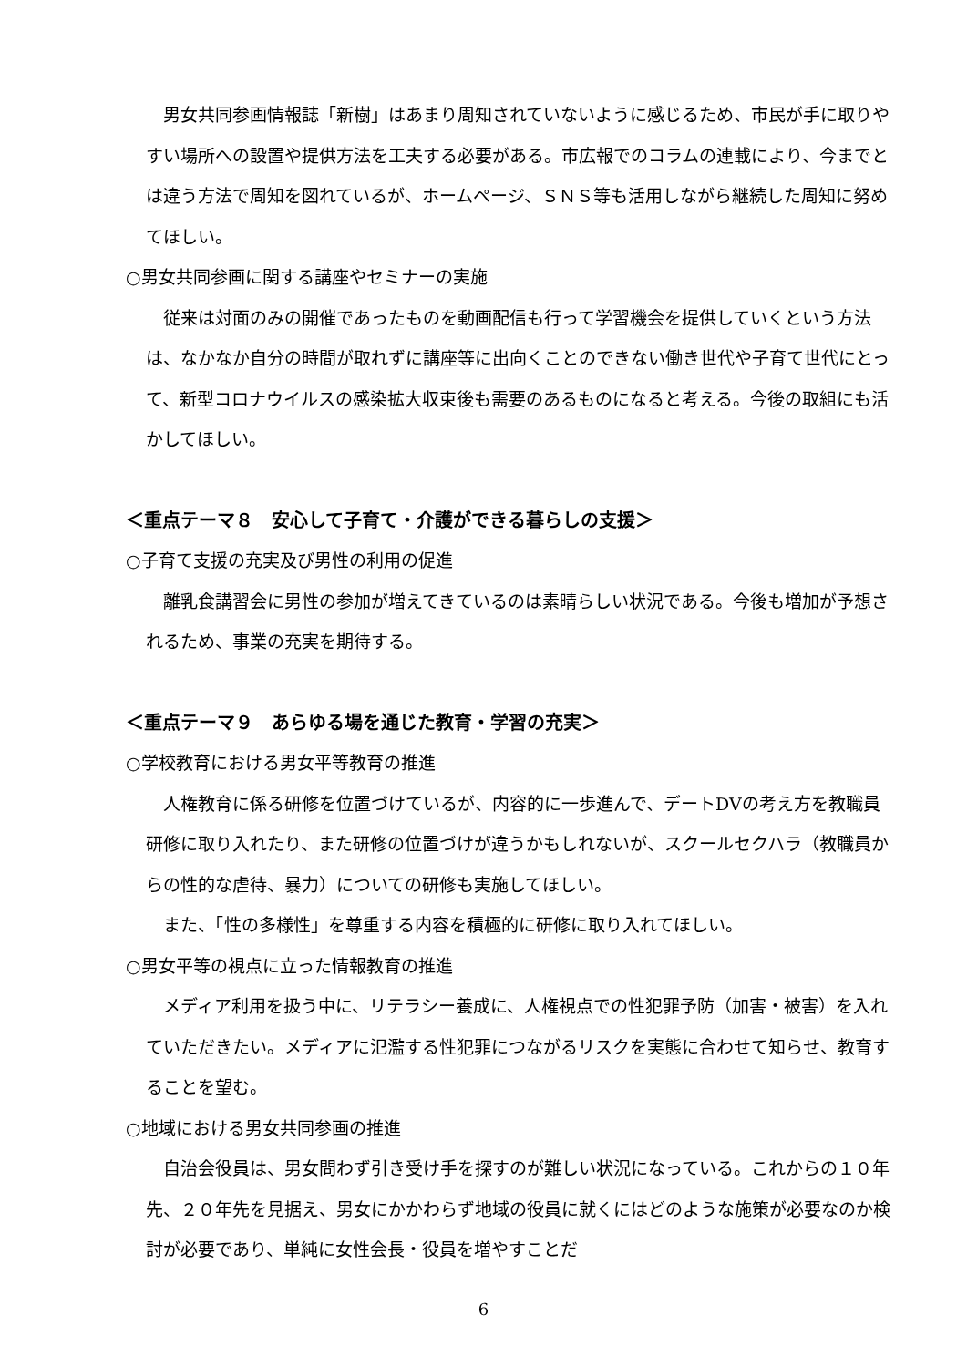男女共同参画情報誌「新樹」はあまり周知されていないように感じるため、市民が手に取りやすい場所への設置や提供方法を工夫する必要がある。市広報でのコラムの連載により、今までとは違う方法で周知を図れているが、ホームページ、ＳＮＳ等も活用しながら継続した周知に努めてほしい。
○男女共同参画に関する講座やセミナーの実施
　従来は対面のみの開催であったものを動画配信も行って学習機会を提供していくという方法は、なかなか自分の時間が取れずに講座等に出向くことのできない働き世代や子育て世代にとって、新型コロナウイルスの感染拡大収束後も需要のあるものになると考える。今後の取組にも活かしてほしい。
＜重点テーマ８　安心して子育て・介護ができる暮らしの支援＞
○子育て支援の充実及び男性の利用の促進
　離乳食講習会に男性の参加が増えてきているのは素晴らしい状況である。今後も増加が予想されるため、事業の充実を期待する。
＜重点テーマ９　あらゆる場を通じた教育・学習の充実＞
○学校教育における男女平等教育の推進
　人権教育に係る研修を位置づけているが、内容的に一歩進んで、デートDVの考え方を教職員研修に取り入れたり、また研修の位置づけが違うかもしれないが、スクールセクハラ（教職員からの性的な虐待、暴力）についての研修も実施してほしい。
　また、「性の多様性」を尊重する内容を積極的に研修に取り入れてほしい。
○男女平等の視点に立った情報教育の推進
　メディア利用を扱う中に、リテラシー養成に、人権視点での性犯罪予防（加害・被害）を入れていただきたい。メディアに氾濫する性犯罪につながるリスクを実態に合わせて知らせ、教育することを望む。
○地域における男女共同参画の推進
　自治会役員は、男女問わず引き受け手を探すのが難しい状況になっている。これからの１０年先、２０年先を見据え、男女にかかわらず地域の役員に就くにはどのような施策が必要なのか検討が必要であり、単純に女性会長・役員を増やすことだ
6